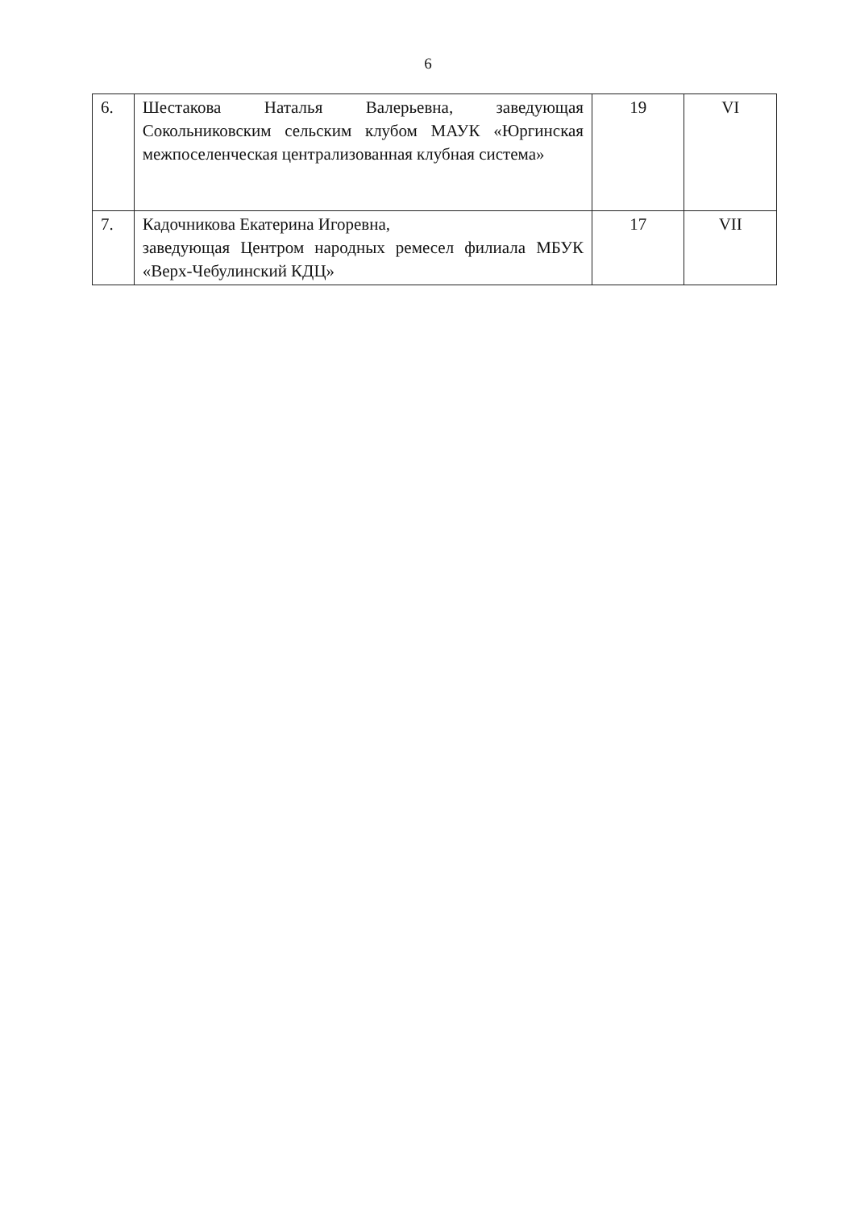6
| 6. | Шестакова Наталья Валерьевна, заведующая Сокольниковским сельским клубом МАУК «Юргинская межпоселенческая централизованная клубная система» | 19 | VI |
| 7. | Кадочникова Екатерина Игоревна, заведующая Центром народных ремесел филиала МБУК «Верх-Чебулинский КДЦ» | 17 | VII |